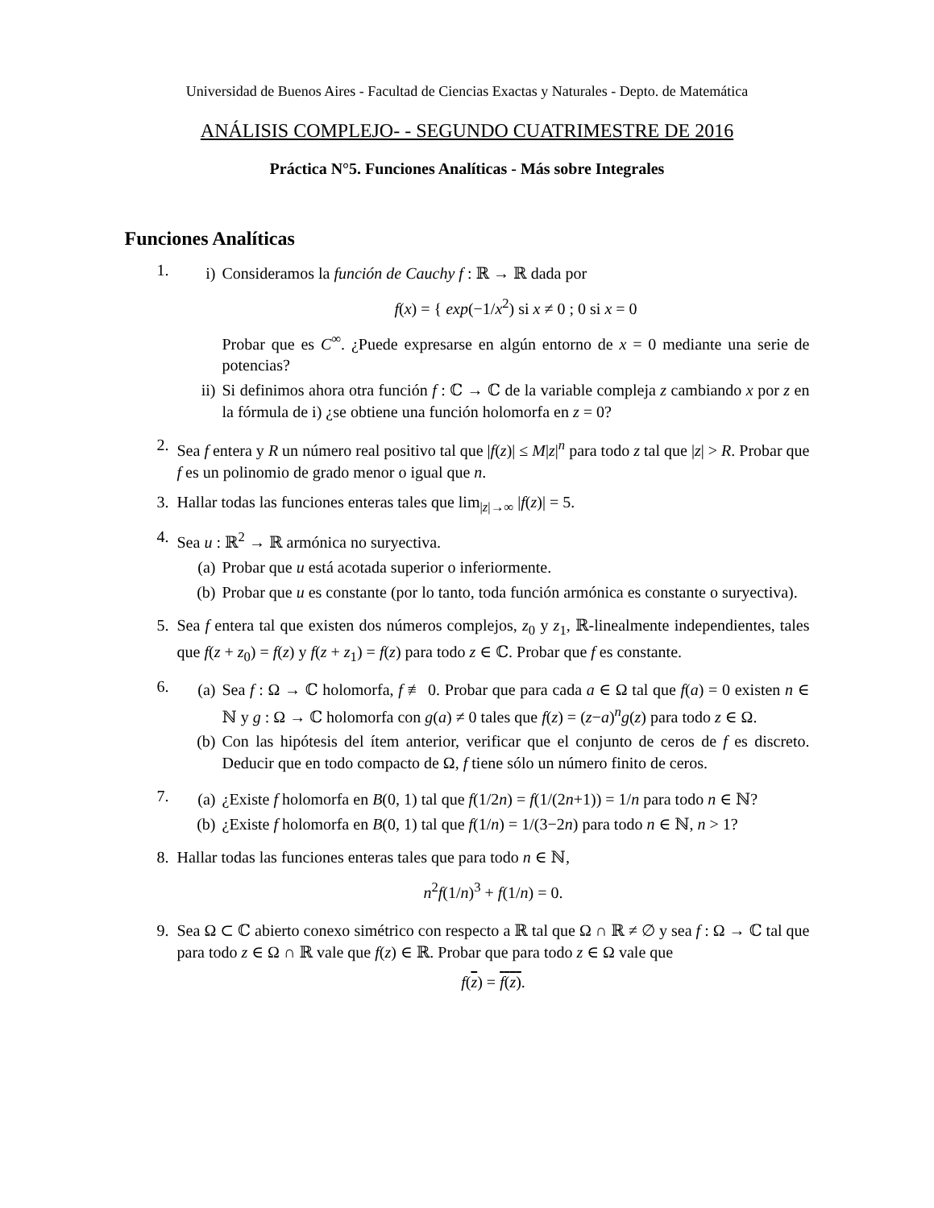Universidad de Buenos Aires - Facultad de Ciencias Exactas y Naturales - Depto. de Matemática
ANÁLISIS COMPLEJO- - SEGUNDO CUATRIMESTRE DE 2016
Práctica N°5. Funciones Analíticas - Más sobre Integrales
Funciones Analíticas
1.
i) Consideramos la función de Cauchy f : ℝ → ℝ dada por
f(x) = { exp(−1/x<sup>2</sup>) si x ≠ 0 ; 0 si x = 0
Probar que es C<sup>∞</sup>. ¿Puede expresarse en algún entorno de x = 0 mediante una serie de potencias?
ii) Si definimos ahora otra función f : ℂ → ℂ de la variable compleja z cambiando x por z en la fórmula de i) ¿se obtiene una función holomorfa en z = 0?
2. Sea f entera y R un número real positivo tal que |f(z)| ≤ M|z|<sup>n</sup> para todo z tal que |z| > R. Probar que f es un polinomio de grado menor o igual que n.
3. Hallar todas las funciones enteras tales que lim<sub>|z|→∞</sub> |f(z)| = 5.
4. Sea u : ℝ<sup>2</sup> → ℝ armónica no suryectiva.
(a) Probar que u está acotada superior o inferiormente.
(b) Probar que u es constante (por lo tanto, toda función armónica es constante o suryectiva).
5. Sea f entera tal que existen dos números complejos, z<sub>0</sub> y z<sub>1</sub>, ℝ-linealmente independientes, tales que f(z + z<sub>0</sub>) = f(z) y f(z + z<sub>1</sub>) = f(z) para todo z ∈ ℂ. Probar que f es constante.
6.
(a) Sea f : Ω → ℂ holomorfa, f ≢ 0. Probar que para cada a ∈ Ω tal que f(a) = 0 existen n ∈ ℕ y g : Ω → ℂ holomorfa con g(a) ≠ 0 tales que f(z) = (z−a)<sup>n</sup>g(z) para todo z ∈ Ω.
(b) Con las hipótesis del ítem anterior, verificar que el conjunto de ceros de f es discreto. Deducir que en todo compacto de Ω, f tiene sólo un número finito de ceros.
7.
(a) ¿Existe f holomorfa en B(0, 1) tal que f(1/2n) = f(1/(2n+1)) = 1/n para todo n ∈ ℕ?
(b) ¿Existe f holomorfa en B(0, 1) tal que f(1/n) = 1/(3−2n) para todo n ∈ ℕ, n > 1?
8. Hallar todas las funciones enteras tales que para todo n ∈ ℕ,
n<sup>2</sup>f(1/n)<sup>3</sup> + f(1/n) = 0.
9. Sea Ω ⊂ ℂ abierto conexo simétrico con respecto a ℝ tal que Ω ∩ ℝ ≠ ∅ y sea f : Ω → ℂ tal que para todo z ∈ Ω ∩ ℝ vale que f(z) ∈ ℝ. Probar que para todo z ∈ Ω vale que
f(z) = f(z).